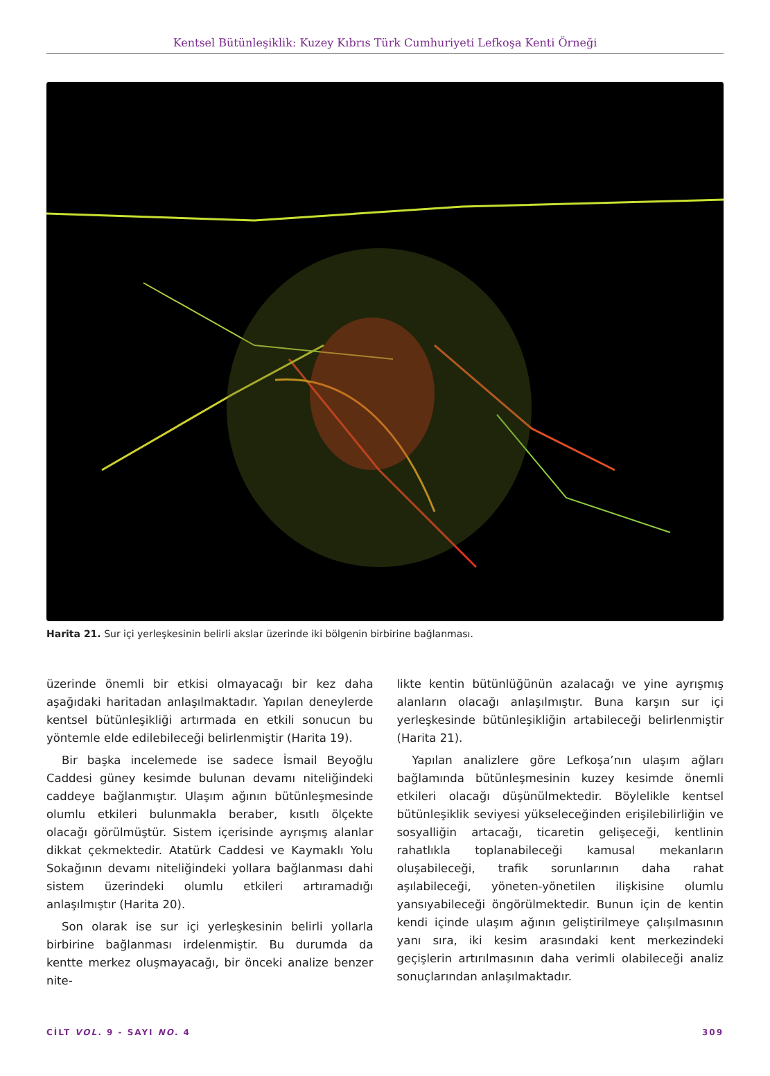Kentsel Bütünleşiklik: Kuzey Kıbrıs Türk Cumhuriyeti Lefkoşa Kenti Örneği
Harita 21. Sur içi yerleşkesinin belirli akslar üzerinde iki bölgenin birbirine bağlanması.
üzerinde önemli bir etkisi olmayacağı bir kez daha aşağıdaki haritadan anlaşılmaktadır. Yapılan deneylerde kentsel bütünleşikliği artırmada en etkili sonucun bu yöntemle elde edilebileceği belirlenmiştir (Harita 19).
Bir başka incelemede ise sadece İsmail Beyoğlu Caddesi güney kesimde bulunan devamı niteliğindeki caddeye bağlanmıştır. Ulaşım ağının bütünleşmesinde olumlu etkileri bulunmakla beraber, kısıtlı ölçekte olacağı görülmüştür. Sistem içerisinde ayrışmış alanlar dikkat çekmektedir. Atatürk Caddesi ve Kaymaklı Yolu Sokağının devamı niteliğindeki yollara bağlanması dahi sistem üzerindeki olumlu etkileri artıramadığı anlaşılmıştır (Harita 20).
Son olarak ise sur içi yerleşkesinin belirli yollarla birbirine bağlanması irdelenmiştir. Bu durumda da kentte merkez oluşmayacağı, bir önceki analize benzer nite-
likte kentin bütünlüğünün azalacağı ve yine ayrışmış alanların olacağı anlaşılmıştır. Buna karşın sur içi yerleşkesinde bütünleşikliğin artabileceği belirlenmiştir (Harita 21).
Yapılan analizlere göre Lefkoşa’nın ulaşım ağları bağlamında bütünleşmesinin kuzey kesimde önemli etkileri olacağı düşünülmektedir. Böylelikle kentsel bütünleşiklik seviyesi yükseleceğinden erişilebilirliğin ve sosyalliğin artacağı, ticaretin gelişeceği, kentlinin rahatlıkla toplanabileceği kamusal mekanların oluşabileceği, trafik sorunlarının daha rahat aşılabileceği, yöneten-yönetilen ilişkisine olumlu yansıyabileceği öngörülmektedir. Bunun için de kentin kendi içinde ulaşım ağının geliştirilmeye çalışılmasının yanı sıra, iki kesim arasındaki kent merkezindeki geçişlerin artırılmasının daha verimli olabileceği analiz sonuçlarından anlaşılmaktadır.
CİLT VOL. 9 - SAYI NO. 4 309